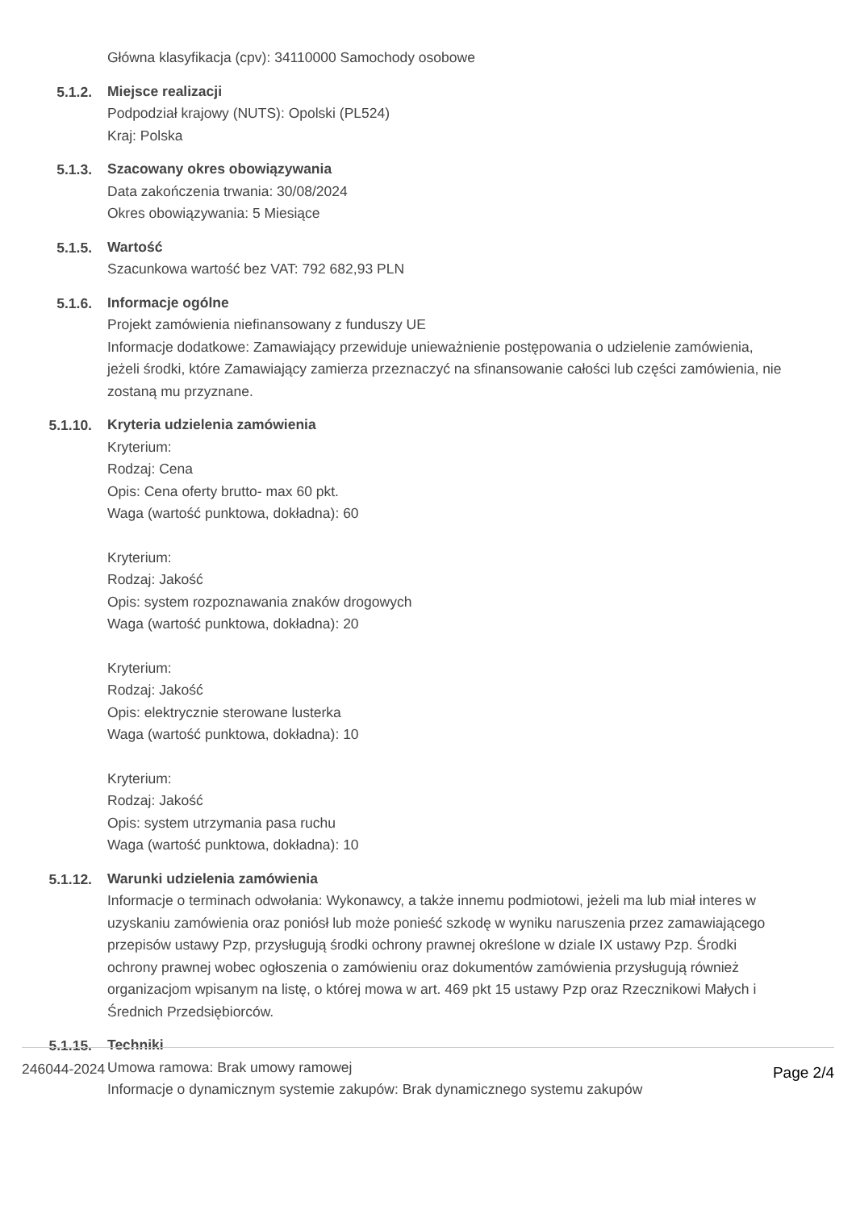Główna klasyfikacja (cpv): 34110000 Samochody osobowe
5.1.2.
Miejsce realizacji
Podpodział krajowy (NUTS): Opolski (PL524)
Kraj: Polska
5.1.3.
Szacowany okres obowiązywania
Data zakończenia trwania: 30/08/2024
Okres obowiązywania: 5 Miesiące
5.1.5.
Wartość
Szacunkowa wartość bez VAT: 792 682,93 PLN
5.1.6.
Informacje ogólne
Projekt zamówienia niefinansowany z funduszy UE
Informacje dodatkowe: Zamawiający przewiduje unieważnienie postępowania o udzielenie zamówienia, jeżeli środki, które Zamawiający zamierza przeznaczyć na sfinansowanie całości lub części zamówienia, nie zostaną mu przyznane.
5.1.10.
Kryteria udzielenia zamówienia
Kryterium:
Rodzaj: Cena
Opis: Cena oferty brutto- max 60 pkt.
Waga (wartość punktowa, dokładna): 60
Kryterium:
Rodzaj: Jakość
Opis: system rozpoznawania znaków drogowych
Waga (wartość punktowa, dokładna): 20
Kryterium:
Rodzaj: Jakość
Opis: elektrycznie sterowane lusterka
Waga (wartość punktowa, dokładna): 10
Kryterium:
Rodzaj: Jakość
Opis: system utrzymania pasa ruchu
Waga (wartość punktowa, dokładna): 10
5.1.12.
Warunki udzielenia zamówienia
Informacje o terminach odwołania: Wykonawcy, a także innemu podmiotowi, jeżeli ma lub miał interes w uzyskaniu zamówienia oraz poniósł lub może ponieść szkodę w wyniku naruszenia przez zamawiającego przepisów ustawy Pzp, przysługują środki ochrony prawnej określone w dziale IX ustawy Pzp. Środki ochrony prawnej wobec ogłoszenia o zamówieniu oraz dokumentów zamówienia przysługują również organizacjom wpisanym na listę, o której mowa w art. 469 pkt 15 ustawy Pzp oraz Rzecznikowi Małych i Średnich Przedsiębiorców.
5.1.15.
Techniki
Umowa ramowa: Brak umowy ramowej
Informacje o dynamicznym systemie zakupów: Brak dynamicznego systemu zakupów
246044-2024 Page 2/4